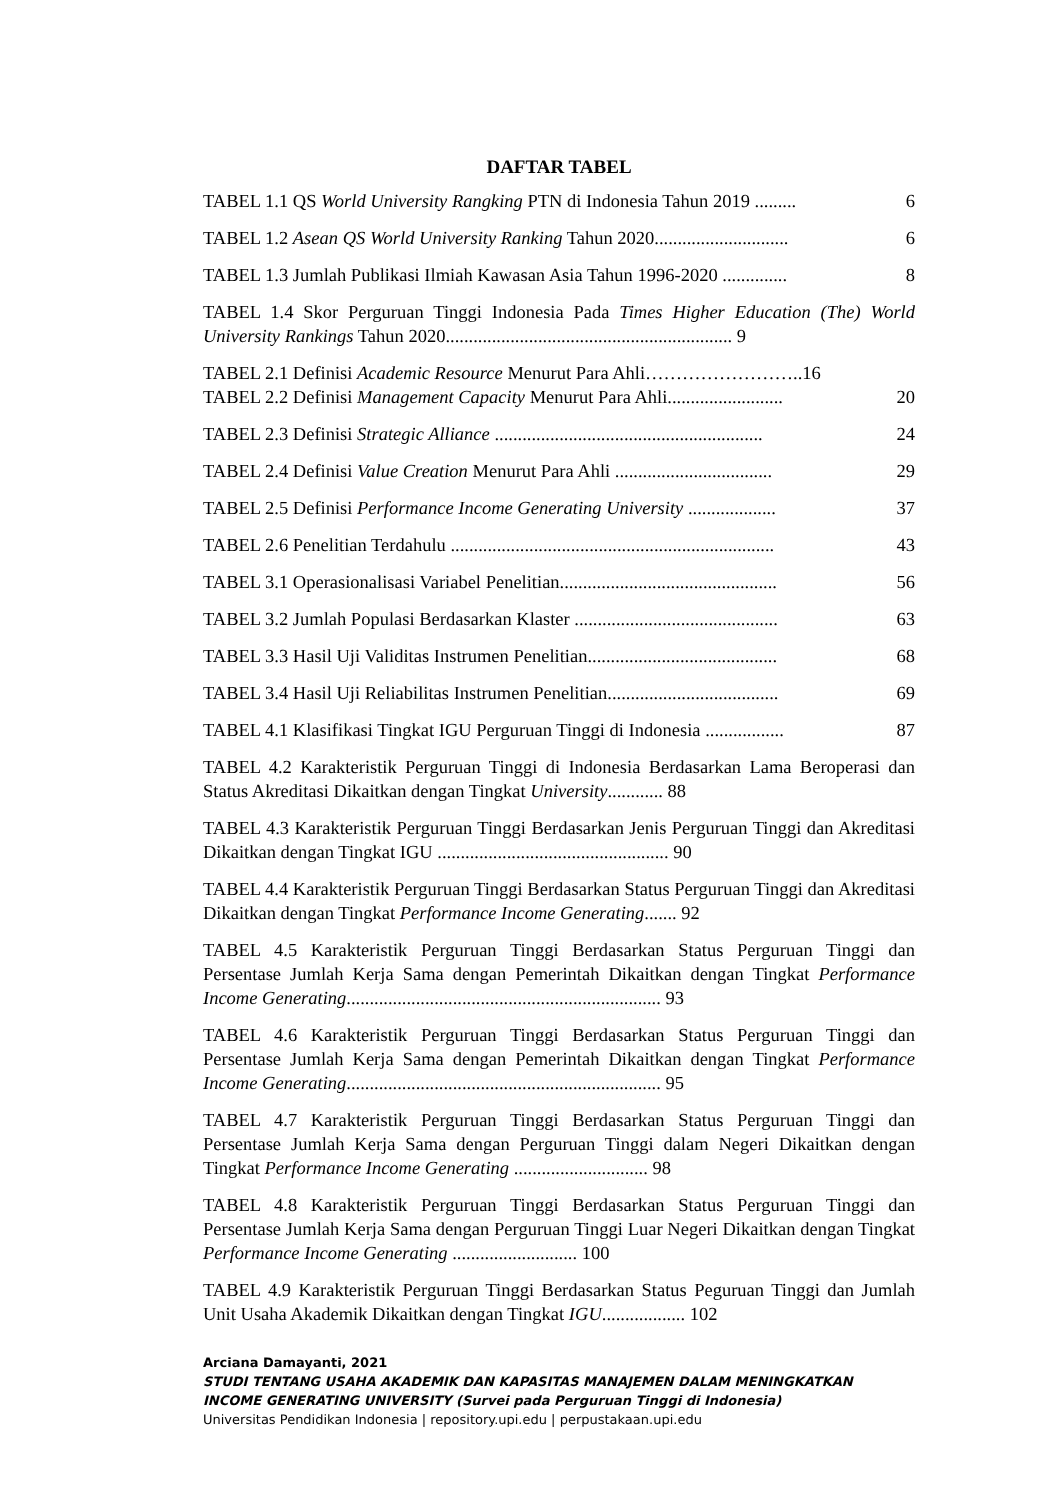DAFTAR TABEL
TABEL 1.1 QS World University Rangking PTN di Indonesia Tahun 2019 ......... 6
TABEL 1.2 Asean QS World University Ranking Tahun 2020............................. 6
TABEL 1.3 Jumlah Publikasi Ilmiah Kawasan Asia Tahun 1996-2020 .............. 8
TABEL 1.4 Skor Perguruan Tinggi Indonesia Pada Times Higher Education (The) World University Rankings Tahun 2020.............................................................. 9
TABEL 2.1 Definisi Academic Resource Menurut Para Ahli……………………..16
TABEL 2.2 Definisi Management Capacity Menurut Para Ahli......................... 20
TABEL 2.3 Definisi Strategic Alliance .......................................................... 24
TABEL 2.4 Definisi Value Creation Menurut Para Ahli .................................. 29
TABEL 2.5 Definisi Performance Income Generating University ................... 37
TABEL 2.6 Penelitian Terdahulu ...................................................................... 43
TABEL 3.1 Operasionalisasi Variabel Penelitian............................................... 56
TABEL 3.2 Jumlah Populasi Berdasarkan Klaster ............................................ 63
TABEL 3.3 Hasil Uji Validitas Instrumen Penelitian......................................... 68
TABEL 3.4 Hasil Uji Reliabilitas Instrumen Penelitian..................................... 69
TABEL 4.1 Klasifikasi Tingkat IGU Perguruan Tinggi di Indonesia ................. 87
TABEL 4.2 Karakteristik Perguruan Tinggi di Indonesia Berdasarkan Lama Beroperasi dan Status Akreditasi Dikaitkan dengan Tingkat University............ 88
TABEL 4.3 Karakteristik Perguruan Tinggi Berdasarkan Jenis Perguruan Tinggi dan Akreditasi Dikaitkan dengan Tingkat IGU .................................................. 90
TABEL 4.4 Karakteristik Perguruan Tinggi Berdasarkan Status Perguruan Tinggi dan Akreditasi Dikaitkan dengan Tingkat Performance Income Generating....... 92
TABEL 4.5 Karakteristik Perguruan Tinggi Berdasarkan Status Perguruan Tinggi dan Persentase Jumlah Kerja Sama dengan Pemerintah Dikaitkan dengan Tingkat Performance Income Generating.................................................................... 93
TABEL 4.6 Karakteristik Perguruan Tinggi Berdasarkan Status Perguruan Tinggi dan Persentase Jumlah Kerja Sama dengan Pemerintah Dikaitkan dengan Tingkat Performance Income Generating.................................................................... 95
TABEL 4.7 Karakteristik Perguruan Tinggi Berdasarkan Status Perguruan Tinggi dan Persentase Jumlah Kerja Sama dengan Perguruan Tinggi dalam Negeri Dikaitkan dengan Tingkat Performance Income Generating ............................. 98
TABEL 4.8 Karakteristik Perguruan Tinggi Berdasarkan Status Perguruan Tinggi dan Persentase Jumlah Kerja Sama dengan Perguruan Tinggi Luar Negeri Dikaitkan dengan Tingkat Performance Income Generating ........................... 100
TABEL 4.9 Karakteristik Perguruan Tinggi Berdasarkan Status Peguruan Tinggi dan Jumlah Unit Usaha Akademik Dikaitkan dengan Tingkat IGU.................. 102
Arciana Damayanti, 2021
STUDI TENTANG USAHA AKADEMIK DAN KAPASITAS MANAJEMEN DALAM MENINGKATKAN INCOME GENERATING UNIVERSITY (Survei pada Perguruan Tinggi di Indonesia)
Universitas Pendidikan Indonesia | repository.upi.edu | perpustakaan.upi.edu